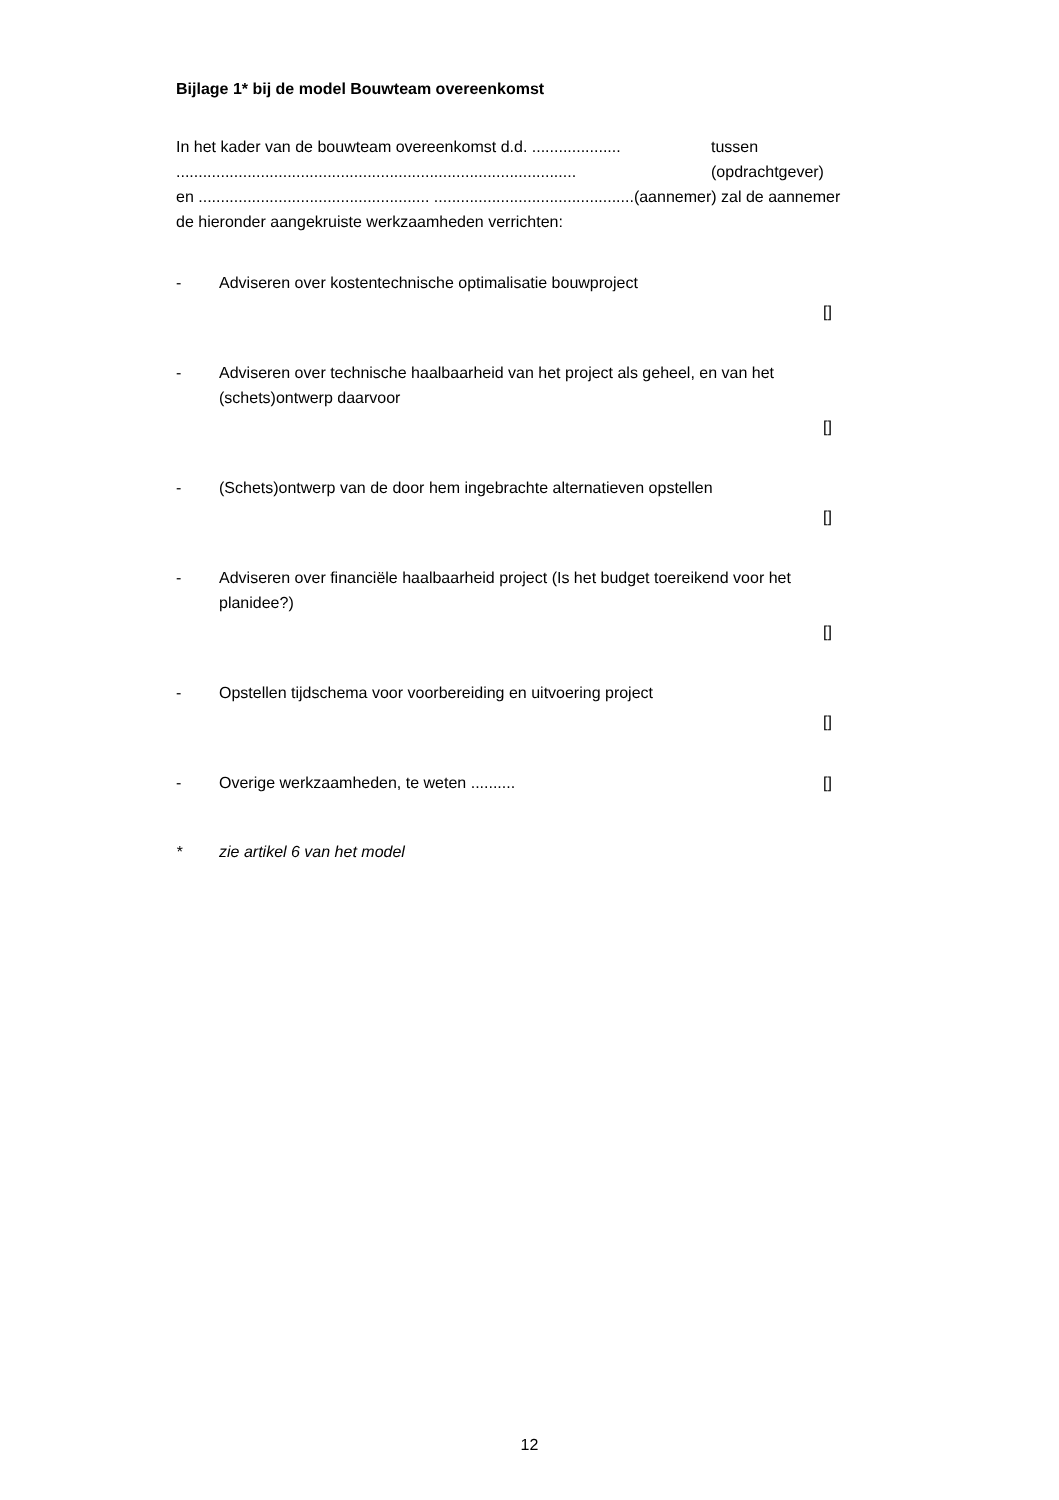Bijlage 1* bij de model Bouwteam overeenkomst
In het kader van de bouwteam overeenkomst d.d. .................... tussen
.......................................................................................... (opdrachtgever)
en .................................................... .............................................(aannemer) zal de aannemer de hieronder aangekruiste werkzaamheden verrichten:
- Adviseren over kostentechnische optimalisatie bouwproject
[]
- Adviseren over technische haalbaarheid van het project als geheel, en van het (schets)ontwerp daarvoor
[]
- (Schets)ontwerp van de door hem ingebrachte alternatieven opstellen
[]
- Adviseren over financiële haalbaarheid project (Is het budget toereikend voor het planidee?)
[]
- Opstellen tijdschema voor voorbereiding en uitvoering project
[]
- Overige werkzaamheden, te weten .......... []
* zie artikel 6 van het model
12